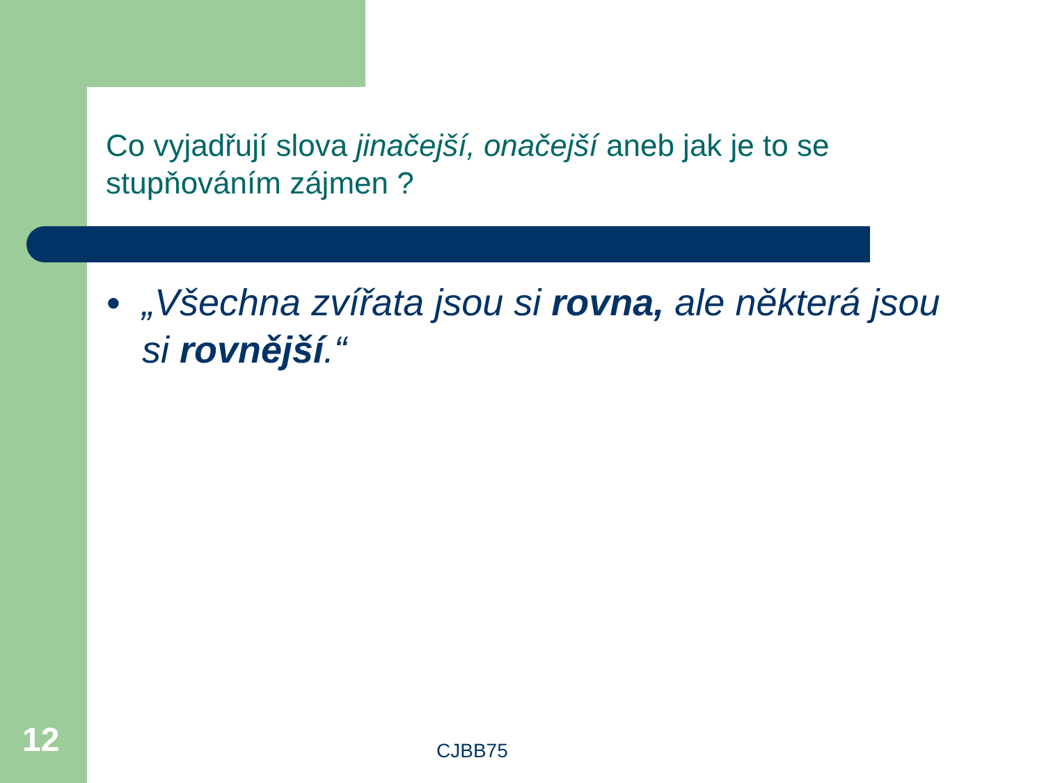Co vyjadřují slova jinačejší, onačejší aneb jak je to se stupňováním zájmen ?
● „Všechna zvířata jsou si rovna, ale některá jsou si rovnější.“
12 CJBB75